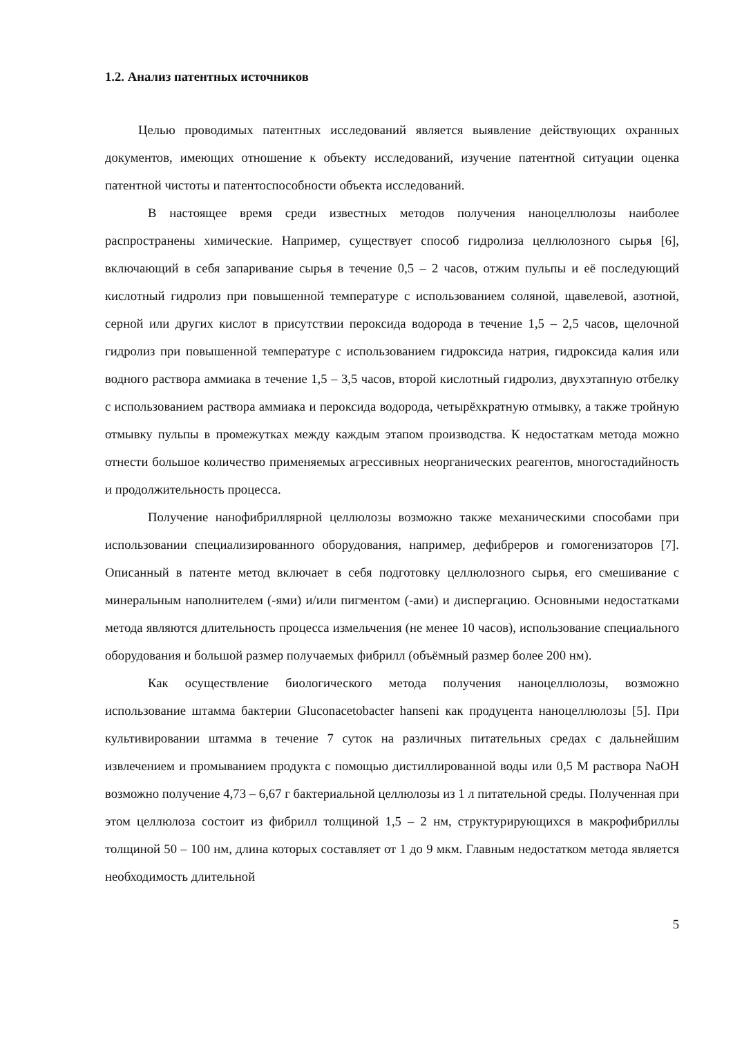1.2. Анализ патентных источников
Целью проводимых патентных исследований является выявление действующих охранных документов, имеющих отношение к объекту исследований, изучение патентной ситуации оценка патентной чистоты и патентоспособности объекта исследований.
В настоящее время среди известных методов получения наноцеллюлозы наиболее распространены химические. Например, существует способ гидролиза целлюлозного сырья [6], включающий в себя запаривание сырья в течение 0,5 – 2 часов, отжим пульпы и её последующий кислотный гидролиз при повышенной температуре с использованием соляной, щавелевой, азотной, серной или других кислот в присутствии пероксида водорода в течение 1,5 – 2,5 часов, щелочной гидролиз при повышенной температуре с использованием гидроксида натрия, гидроксида калия или водного раствора аммиака в течение 1,5 – 3,5 часов, второй кислотный гидролиз, двухэтапную отбелку с использованием раствора аммиака и пероксида водорода, четырёхкратную отмывку, а также тройную отмывку пульпы в промежутках между каждым этапом производства. К недостаткам метода можно отнести большое количество применяемых агрессивных неорганических реагентов, многостадийность и продолжительность процесса.
Получение нанофибриллярной целлюлозы возможно также механическими способами при использовании специализированного оборудования, например, дефибреров и гомогенизаторов [7]. Описанный в патенте метод включает в себя подготовку целлюлозного сырья, его смешивание с минеральным наполнителем (-ями) и/или пигментом (-ами) и диспергацию. Основными недостатками метода являются длительность процесса измельчения (не менее 10 часов), использование специального оборудования и большой размер получаемых фибрилл (объёмный размер более 200 нм).
Как осуществление биологического метода получения наноцеллюлозы, возможно использование штамма бактерии Gluconacetobacter hanseni как продуцента наноцеллюлозы [5]. При культивировании штамма в течение 7 суток на различных питательных средах с дальнейшим извлечением и промыванием продукта с помощью дистиллированной воды или 0,5 М раствора NaOH возможно получение 4,73 – 6,67 г бактериальной целлюлозы из 1 л питательной среды. Полученная при этом целлюлоза состоит из фибрилл толщиной 1,5 – 2 нм, структурирующихся в макрофибриллы толщиной 50 – 100 нм, длина которых составляет от 1 до 9 мкм. Главным недостатком метода является необходимость длительной
5